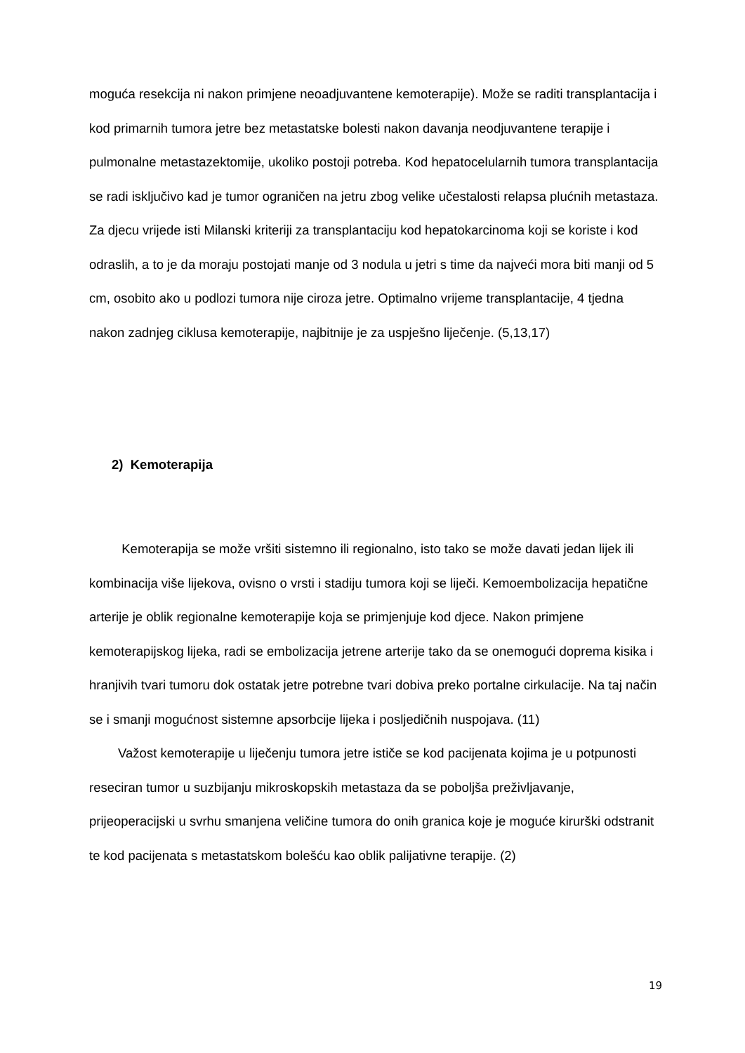moguća resekcija ni nakon primjene neoadjuvantene kemoterapije). Može se raditi transplantacija i kod primarnih tumora jetre bez metastatske bolesti nakon davanja neodjuvantene terapije i pulmonalne metastazektomije, ukoliko postoji potreba. Kod hepatocelularnih tumora transplantacija se radi isključivo kad je tumor ograničen na jetru zbog velike učestalosti relapsa plućnih metastaza. Za djecu vrijede isti Milanski kriteriji za transplantaciju kod hepatokarcinoma koji se koriste i kod odraslih, a to je da moraju postojati manje od 3 nodula u jetri s time da najveći mora biti manji od 5 cm, osobito ako u podlozi tumora nije ciroza jetre. Optimalno vrijeme transplantacije, 4 tjedna nakon zadnjeg ciklusa kemoterapije, najbitnije je za uspješno liječenje. (5,13,17)
2) Kemoterapija
Kemoterapija se može vršiti sistemno ili regionalno, isto tako se može davati jedan lijek ili kombinacija više lijekova, ovisno o vrsti i stadiju tumora koji se liječi. Kemoembolizacija hepatične arterije je oblik regionalne kemoterapije koja se primjenjuje kod djece. Nakon primjene kemoterapijskog lijeka, radi se embolizacija jetrene arterije tako da se onemogući doprema kisika i hranjivih tvari tumoru dok ostatak jetre potrebne tvari dobiva preko portalne cirkulacije. Na taj način se i smanji mogućnost sistemne apsorbcije lijeka i posljedičnih nuspojava. (11)
Važost kemoterapije u liječenju tumora jetre ističe se kod pacijenata kojima je u potpunosti reseciran tumor u suzbijanju mikroskopskih metastaza da se poboljša preživljavanje, prijeoperacijski u svrhu smanjena veličine tumora do onih granica koje je moguće kirurški odstranit te kod pacijenata s metastatskom bolešću kao oblik palijativne terapije. (2)
19